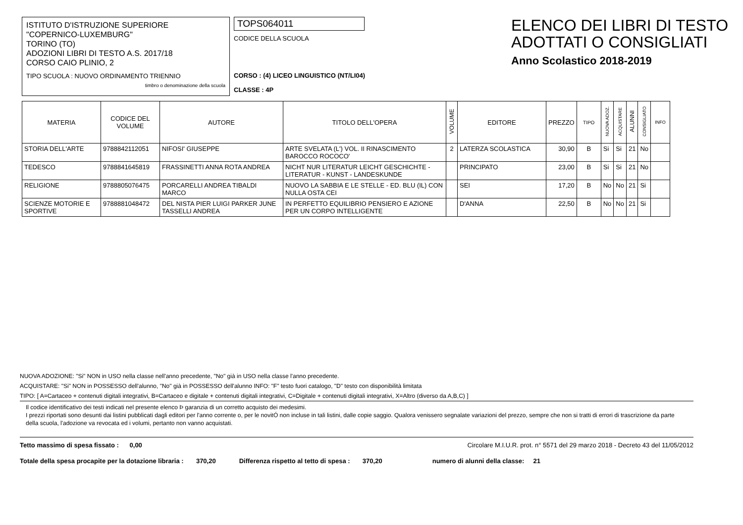ISTITUTO D'ISTRUZIONE SUPERIORE
"COPERNICO-LUXEMBURG"
TORINO (TO)
ADOZIONI LIBRI DI TESTO A.S. 2017/18
CORSO CAIO PLINIO, 2
TIPO SCUOLA : NUOVO ORDINAMENTO TRIENNIO
timbro o denominazione della scuola
TOPS064011
CODICE DELLA SCUOLA
CORSO : (4) LICEO LINGUISTICO (NT/LI04)
CLASSE : 4P
ELENCO DEI LIBRI DI TESTO
ADOTTATI O CONSIGLIATI
Anno Scolastico 2018-2019
| MATERIA | CODICE DEL VOLUME | AUTORE | TITOLO DELL'OPERA | VOLUME | EDITORE | PREZZO | TIPO | NUOVA ADOZ. | ACQUISTARE | ALUNNI | CONSIGLIATO | INFO |
| --- | --- | --- | --- | --- | --- | --- | --- | --- | --- | --- | --- | --- |
| STORIA DELL'ARTE | 9788842112051 | NIFOSI' GIUSEPPE | ARTE SVELATA (L') VOL. II RINASCIMENTO BAROCCO ROCOCO' | 2 | LATERZA SCOLASTICA | 30,90 | B | Si | Si | 21 | No | |
| TEDESCO | 9788841645819 | FRASSINETTI ANNA ROTA ANDREA | NICHT NUR LITERATUR LEICHT GESCHICHTE - LITERATUR - KUNST - LANDESKUNDE | | PRINCIPATO | 23,00 | B | Si | Si | 21 | No | |
| RELIGIONE | 9788805076475 | PORCARELLI ANDREA TIBALDI MARCO | NUOVO LA SABBIA E LE STELLE - ED. BLU (IL) CON NULLA OSTA CEI | | SEI | 17,20 | B | No | No | 21 | Si | |
| SCIENZE MOTORIE E SPORTIVE | 9788881048472 | DEL NISTA PIER LUIGI PARKER JUNE TASSELLI ANDREA | IN PERFETTO EQUILIBRIO PENSIERO E AZIONE PER UN CORPO INTELLIGENTE | | D'ANNA | 22,50 | B | No | No | 21 | Si | |
NUOVA ADOZIONE: "Si" NON in USO nella classe nell'anno precedente, "No" già in USO nella classe l'anno precedente.
ACQUISTARE: "Si" NON in POSSESSO dell'alunno, "No" già in POSSESSO dell'alunno INFO: "F" testo fuori catalogo, "D" testo con disponibilità limitata
TIPO: [ A=Cartaceo + contenuti digitali integrativi, B=Cartaceo e digitale + contenuti digitali integrativi, C=Digitale + contenuti digitali integrativi, X=Altro (diverso da A,B,C) ]
Il codice identificativo dei testi indicati nel presente elenco Þ garanzia di un corretto acquisto dei medesimi.
I prezzi riportati sono desunti dai listini pubblicati dagli editori per l'anno corrente o, per le novitÓ non incluse in tali listini, dalle copie saggio. Qualora venissero segnalate variazioni del prezzo, sempre che non si tratti di errori di trascrizione da parte della scuola, l'adozione va revocata ed i volumi, pertanto non vanno acquistati.
Tetto massimo di spesa fissato : 0,00 Circolare M.I.U.R. prot. n° 5571 del 29 marzo 2018 - Decreto 43 del 11/05/2012
Totale della spesa procapite per la dotazione libraria : 370,20 Differenza rispetto al tetto di spesa : 370,20 numero di alunni della classe: 21